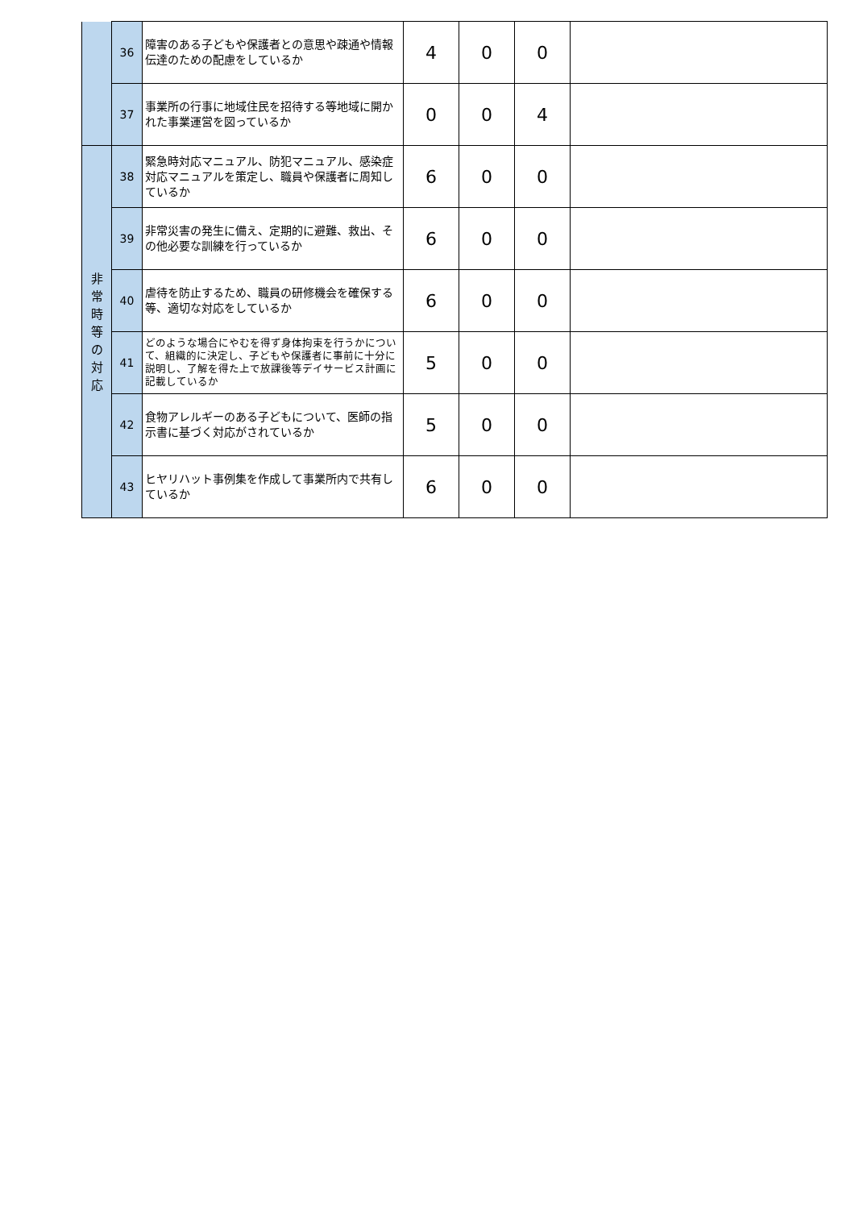| | 36 | 障害のある子どもや保護者との意思や疎通や情報伝達のための配慮をしているか | 4 | 0 | 0 | |
| | 37 | 事業所の行事に地域住民を招待する等地域に開かれた事業運営を図っているか | 0 | 0 | 4 | |
| 非 常 時 等 の 対 応 | 38 | 緊急時対応マニュアル、防犯マニュアル、感染症対応マニュアルを策定し、職員や保護者に周知しているか | 6 | 0 | 0 | |
| | 39 | 非常災害の発生に備え、定期的に避難、救出、その他必要な訓練を行っているか | 6 | 0 | 0 | |
| | 40 | 虐待を防止するため、職員の研修機会を確保する等、適切な対応をしているか | 6 | 0 | 0 | |
| | 41 | どのような場合にやむを得ず身体拘束を行うかについて、組織的に決定し、子どもや保護者に事前に十分に説明し、了解を得た上で放課後等デイサービス計画に記載しているか | 5 | 0 | 0 | |
| | 42 | 食物アレルギーのある子どもについて、医師の指示書に基づく対応がされているか | 5 | 0 | 0 | |
| | 43 | ヒヤリハット事例集を作成して事業所内で共有しているか | 6 | 0 | 0 | |